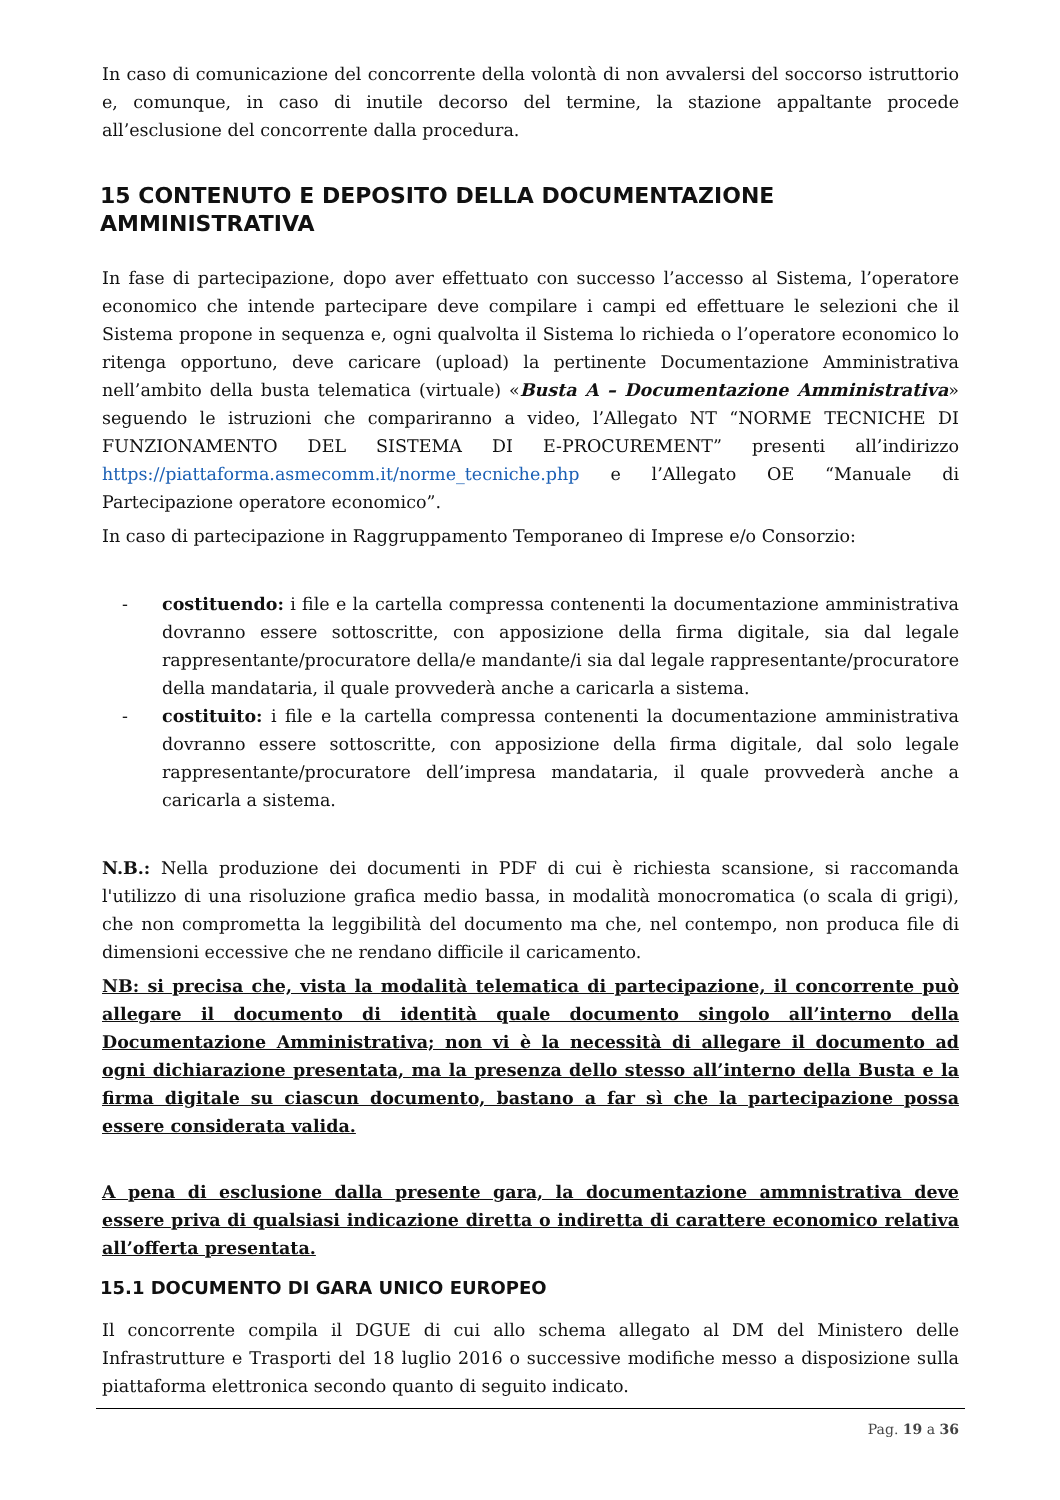In caso di comunicazione del concorrente della volontà di non avvalersi del soccorso istruttorio e, comunque, in caso di inutile decorso del termine, la stazione appaltante procede all’esclusione del concorrente dalla procedura.
15 CONTENUTO E DEPOSITO DELLA DOCUMENTAZIONE AMMINISTRATIVA
In fase di partecipazione, dopo aver effettuato con successo l’accesso al Sistema, l’operatore economico che intende partecipare deve compilare i campi ed effettuare le selezioni che il Sistema propone in sequenza e, ogni qualvolta il Sistema lo richieda o l’operatore economico lo ritenga opportuno, deve caricare (upload) la pertinente Documentazione Amministrativa nell’ambito della busta telematica (virtuale) «Busta A – Documentazione Amministrativa» seguendo le istruzioni che compariranno a video, l’Allegato NT “NORME TECNICHE DI FUNZIONAMENTO DEL SISTEMA DI E-PROCUREMENT” presenti all’indirizzo https://piattaforma.asmecomm.it/norme_tecniche.php e l’Allegato OE “Manuale di Partecipazione operatore economico”.
In caso di partecipazione in Raggruppamento Temporaneo di Imprese e/o Consorzio:
- costituendo: i file e la cartella compressa contenenti la documentazione amministrativa dovranno essere sottoscritte, con apposizione della firma digitale, sia dal legale rappresentante/procuratore della/e mandante/i sia dal legale rappresentante/procuratore della mandataria, il quale provvederà anche a caricarla a sistema.
- costituito: i file e la cartella compressa contenenti la documentazione amministrativa dovranno essere sottoscritte, con apposizione della firma digitale, dal solo legale rappresentante/procuratore dell’impresa mandataria, il quale provvederà anche a caricarla a sistema.
N.B.: Nella produzione dei documenti in PDF di cui è richiesta scansione, si raccomanda l'utilizzo di una risoluzione grafica medio bassa, in modalità monocromatica (o scala di grigi), che non comprometta la leggibilità del documento ma che, nel contempo, non produca file di dimensioni eccessive che ne rendano difficile il caricamento.
NB: si precisa che, vista la modalità telematica di partecipazione, il concorrente può allegare il documento di identità quale documento singolo all’interno della Documentazione Amministrativa; non vi è la necessità di allegare il documento ad ogni dichiarazione presentata, ma la presenza dello stesso all’interno della Busta e la firma digitale su ciascun documento, bastano a far sì che la partecipazione possa essere considerata valida.
A pena di esclusione dalla presente gara, la documentazione ammnistrativa deve essere priva di qualsiasi indicazione diretta o indiretta di carattere economico relativa all’offerta presentata.
15.1 DOCUMENTO DI GARA UNICO EUROPEO
Il concorrente compila il DGUE di cui allo schema allegato al DM del Ministero delle Infrastrutture e Trasporti del 18 luglio 2016 o successive modifiche messo a disposizione sulla piattaforma elettronica secondo quanto di seguito indicato.
Pag. 19 a 36